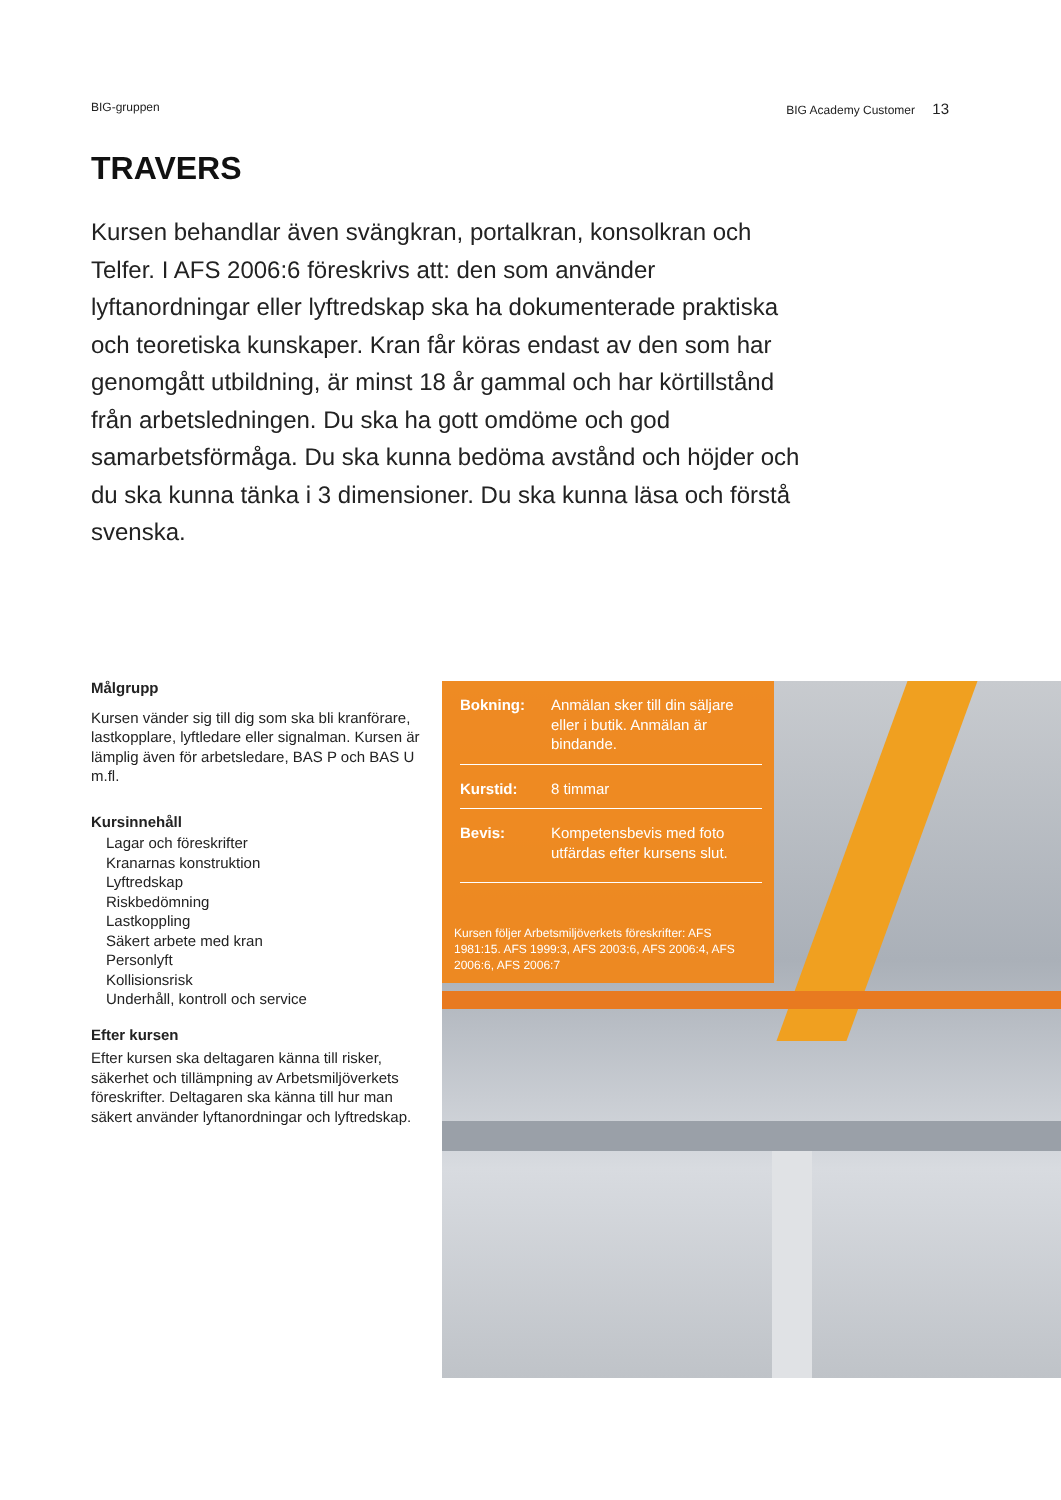BIG-gruppen BIG Academy Customer 13
TRAVERS
Kursen behandlar även svängkran, portalkran, konsolkran och Telfer. I AFS 2006:6 föreskrivs att: den som använder lyftanordningar eller lyftredskap ska ha dokumenterade praktiska och teoretiska kunskaper. Kran får köras endast av den som har genomgått utbildning, är minst 18 år gammal och har körtillstånd från arbetsledningen. Du ska ha gott omdöme och god samarbetsförmåga. Du ska kunna bedöma avstånd och höjder och du ska kunna tänka i 3 dimensioner. Du ska kunna läsa och förstå svenska.
Målgrupp
Kursen vänder sig till dig som ska bli kranförare, lastkopplare, lyftledare eller signalman. Kursen är lämplig även för arbetsledare, BAS P och BAS U m.fl.
Kursinnehåll
Lagar och föreskrifter
Kranarnas konstruktion
Lyftredskap
Riskbedömning
Lastkoppling
Säkert arbete med kran
Personlyft
Kollisionsrisk
Underhåll, kontroll och service
Efter kursen
Efter kursen ska deltagaren känna till risker, säkerhet och tillämpning av Arbetsmiljöverkets föreskrifter. Deltagaren ska känna till hur man säkert använder lyftanordningar och lyftredskap.
Bokning: Anmälan sker till din säljare eller i butik. Anmälan är bindande.
Kurstid: 8 timmar
Bevis: Kompetensbevis med foto utfärdas efter kursens slut.
Kursen följer Arbetsmiljöverkets föreskrifter: AFS 1981:15. AFS 1999:3, AFS 2003:6, AFS 2006:4, AFS 2006:6, AFS 2006:7